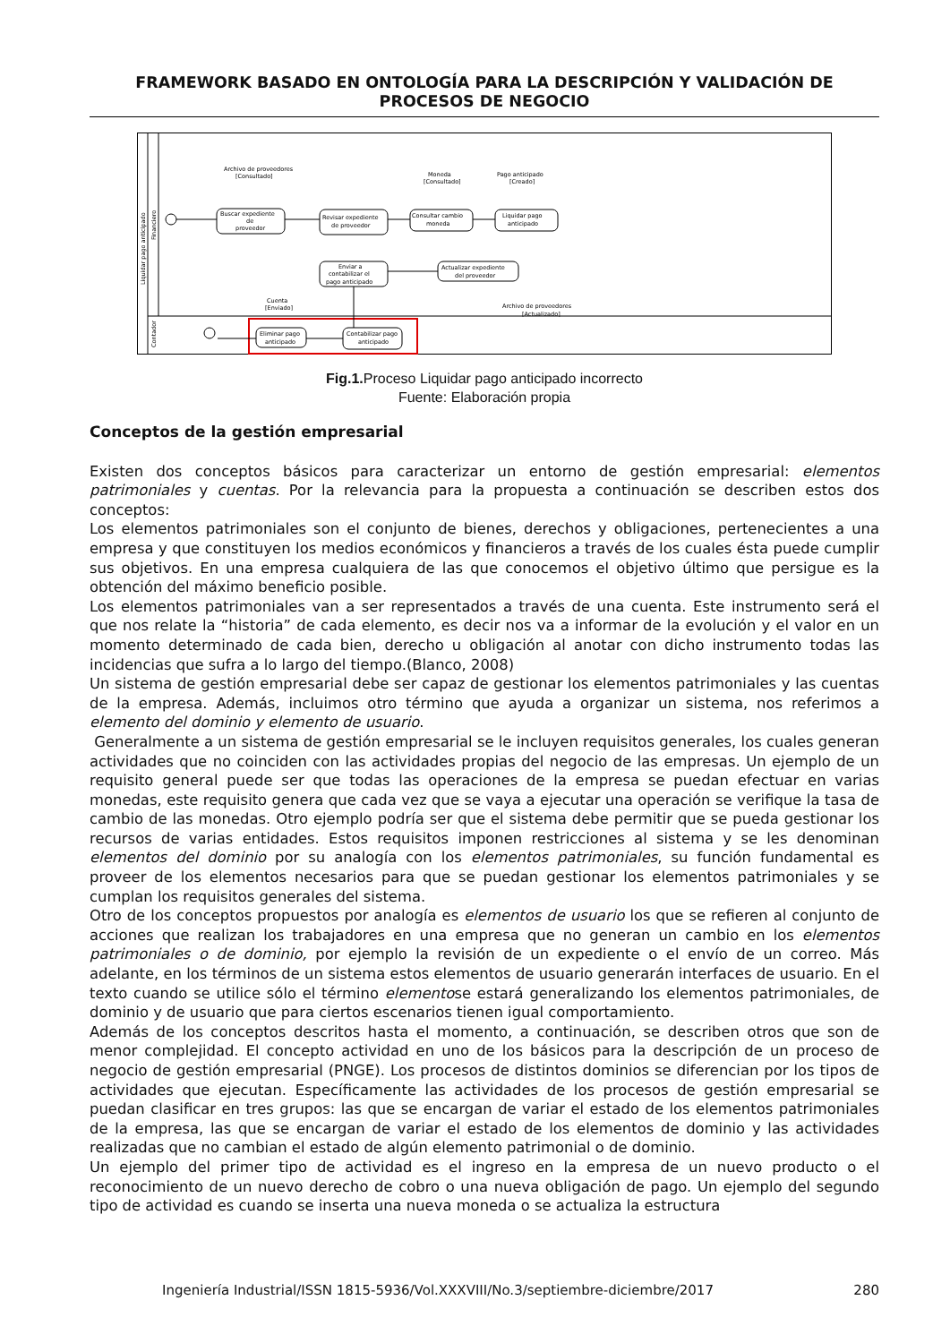FRAMEWORK BASADO EN ONTOLOGÍA PARA LA DESCRIPCIÓN Y VALIDACIÓN DE PROCESOS DE NEGOCIO
Liquidar pago anticipado
Financiero
Contador
Buscar expediente
de
proveedor
Revisar expediente
de proveedor
Consultar cambio
moneda
Liquidar pago
anticipado
Actualizar expediente
del proveedor
Enviar a
contabilizar el
pago anticipado
Eliminar pago
anticipado
Contabilizar pago
anticipado
Archivo de proveedores
[Consultado]
Moneda
[Consultado]
Pago anticipado
[Creado]
Cuenta
[Enviado]
Archivo de proveedores
[Actualizado]
Fig.1. Proceso Liquidar pago anticipado incorrecto
Fuente: Elaboración propia
Conceptos de la gestión empresarial
Existen dos conceptos básicos para caracterizar un entorno de gestión empresarial: elementos patrimoniales y cuentas. Por la relevancia para la propuesta a continuación se describen estos dos conceptos:
Los elementos patrimoniales son el conjunto de bienes, derechos y obligaciones, pertenecientes a una empresa y que constituyen los medios económicos y financieros a través de los cuales ésta puede cumplir sus objetivos. En una empresa cualquiera de las que conocemos el objetivo último que persigue es la obtención del máximo beneficio posible.
Los elementos patrimoniales van a ser representados a través de una cuenta. Este instrumento será el que nos relate la “historia” de cada elemento, es decir nos va a informar de la evolución y el valor en un momento determinado de cada bien, derecho u obligación al anotar con dicho instrumento todas las incidencias que sufra a lo largo del tiempo.(Blanco, 2008)
Un sistema de gestión empresarial debe ser capaz de gestionar los elementos patrimoniales y las cuentas de la empresa. Además, incluimos otro término que ayuda a organizar un sistema, nos referimos a elemento del dominio y elemento de usuario.
Generalmente a un sistema de gestión empresarial se le incluyen requisitos generales, los cuales generan actividades que no coinciden con las actividades propias del negocio de las empresas. Un ejemplo de un requisito general puede ser que todas las operaciones de la empresa se puedan efectuar en varias monedas, este requisito genera que cada vez que se vaya a ejecutar una operación se verifique la tasa de cambio de las monedas. Otro ejemplo podría ser que el sistema debe permitir que se pueda gestionar los recursos de varias entidades. Estos requisitos imponen restricciones al sistema y se les denominan elementos del dominio por su analogía con los elementos patrimoniales, su función fundamental es proveer de los elementos necesarios para que se puedan gestionar los elementos patrimoniales y se cumplan los requisitos generales del sistema.
Otro de los conceptos propuestos por analogía es elementos de usuario los que se refieren al conjunto de acciones que realizan los trabajadores en una empresa que no generan un cambio en los elementos patrimoniales o de dominio, por ejemplo la revisión de un expediente o el envío de un correo. Más adelante, en los términos de un sistema estos elementos de usuario generarán interfaces de usuario. En el texto cuando se utilice sólo el término elementose estará generalizando los elementos patrimoniales, de dominio y de usuario que para ciertos escenarios tienen igual comportamiento.
Además de los conceptos descritos hasta el momento, a continuación, se describen otros que son de menor complejidad. El concepto actividad en uno de los básicos para la descripción de un proceso de negocio de gestión empresarial (PNGE). Los procesos de distintos dominios se diferencian por los tipos de actividades que ejecutan. Específicamente las actividades de los procesos de gestión empresarial se puedan clasificar en tres grupos: las que se encargan de variar el estado de los elementos patrimoniales de la empresa, las que se encargan de variar el estado de los elementos de dominio y las actividades realizadas que no cambian el estado de algún elemento patrimonial o de dominio.
Un ejemplo del primer tipo de actividad es el ingreso en la empresa de un nuevo producto o el reconocimiento de un nuevo derecho de cobro o una nueva obligación de pago. Un ejemplo del segundo tipo de actividad es cuando se inserta una nueva moneda o se actualiza la estructura
Ingeniería Industrial/ISSN 1815-5936/Vol.XXXVIII/No.3/septiembre-diciembre/2017 280